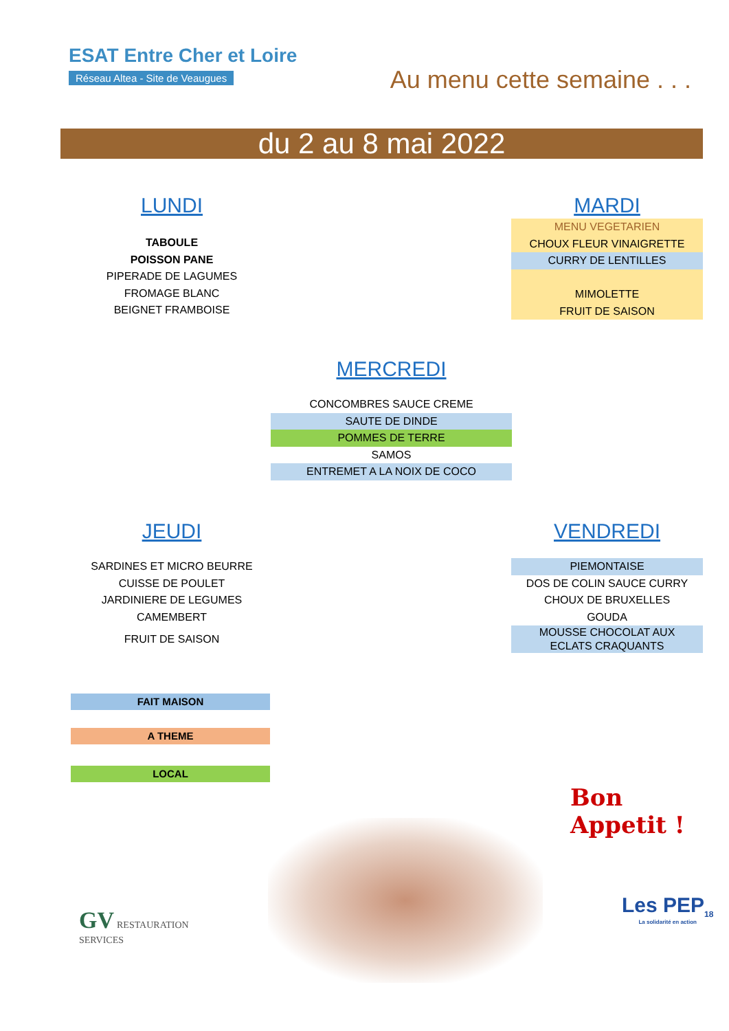ESAT Entre Cher et Loire
Réseau Altea - Site de Veaugues
Au menu cette semaine . . .
du 2 au 8 mai 2022
LUNDI
TABOULE
POISSON PANE
PIPERADE DE LAGUMES
FROMAGE BLANC
BEIGNET FRAMBOISE
MARDI
MENU VEGETARIEN
CHOUX FLEUR VINAIGRETTE
CURRY DE LENTILLES
MIMOLETTE
FRUIT DE SAISON
MERCREDI
CONCOMBRES SAUCE CREME
SAUTE DE DINDE
POMMES DE TERRE
SAMOS
ENTREMET A LA NOIX DE COCO
JEUDI
SARDINES ET MICRO BEURRE
CUISSE DE POULET
JARDINIERE DE LEGUMES
CAMEMBERT
FRUIT DE SAISON
VENDREDI
PIEMONTAISE
DOS DE COLIN SAUCE CURRY
CHOUX DE BRUXELLES
GOUDA
MOUSSE CHOCOLAT AUX
ECLATS CRAQUANTS
FAIT MAISON
A THEME
LOCAL
Bon
Appetit !
GV RESTAURATION
SERVICES
Les PEP<sub>18</sub>
La solidarité en action